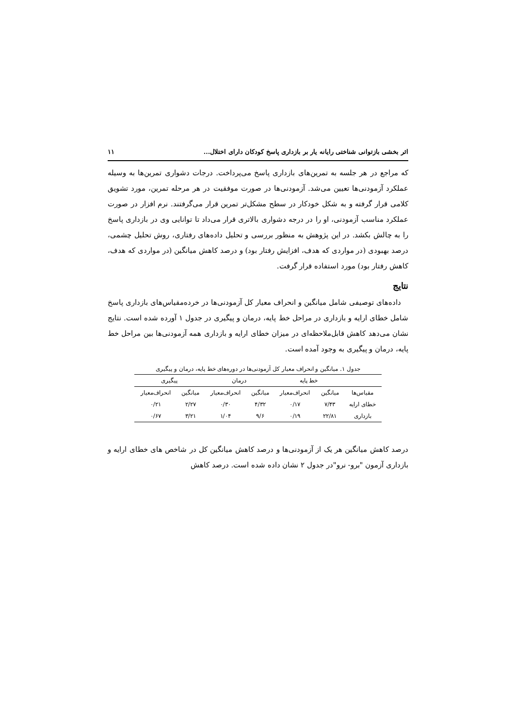اثر بخشی بازتوانی شناختی رایانه یار بر بازداری پاسخ کودکان دارای اختلال... ۱۱
که مراجع در هر جلسه به تمرین‌های بازداری پاسخ می‌پرداخت. درجات دشواری تمرین‌ها به وسیله عملکرد آزمودنی‌ها تعیین می‌شد. آزمودنی‌ها در صورت موفقیت در هر مرحله تمرین، مورد تشویق کلامی قرار گرفته و به شکل خودکار در سطح مشکل‌تر تمرین قرار می‌گرفتند. نرم افزار در صورت عملکرد مناسب آزمودنی، او را در درجه دشواری بالاتری قرار می‌داد تا توانایی وی در بازداری پاسخ را به چالش بکشد. در این پژوهش به منظور بررسی و تحلیل داده‌های رفتاری، روش تحلیل چشمی، درصد بهبودی (در مواردی که هدف، افزایش رفتار بود) و درصد کاهش میانگین (در مواردی که هدف، کاهش رفتار بود) مورد استفاده قرار گرفت.
نتایج
داده‌های توصیفی شامل میانگین و انحراف معیار کل آزمودنی‌ها در خرده‌مقیاس‌های بازداری پاسخ شامل خطای ارایه و بازداری در مراحل خط پایه، درمان و پیگیری در جدول ۱ آورده شده است. نتایج نشان می‌دهد کاهش قابل‌ملاحظه‌ای در میزان خطای ارایه و بازداری همه آزمودنی‌ها بین مراحل خط پایه، درمان و پیگیری به وجود آمده است.
جدول ۱. میانگین و انحراف معیار کل آزمودنی‌ها در دوره‌های خط پایه، درمان و پیگیری
| | خط پایه | | درمان | | پیگیری | |
| --- | --- | --- | --- | --- | --- | --- |
| مقیاس‌ها | میانگین | انحراف‌معیار | میانگین | انحراف‌معیار | میانگین | انحراف‌معیار |
| خطای ارایه | ۷/۴۳ | ۰/۱۷ | ۴/۳۲ | ۰/۳۰ | ۲/۲۷ | ۰/۲۱ |
| بازداری | ۲۲/۸۱ | ۰/۱۹ | ۹/۶ | ۱/۰۴ | ۳/۲۱ | ۰/۶۷ |
درصد کاهش میانگین هر یک از آزمودنی‌ها و درصد کاهش میانگین کل در شاخص های خطای ارایه و بازداری آزمون "برو- نرو"در جدول ۲ نشان داده شده است. درصد کاهش